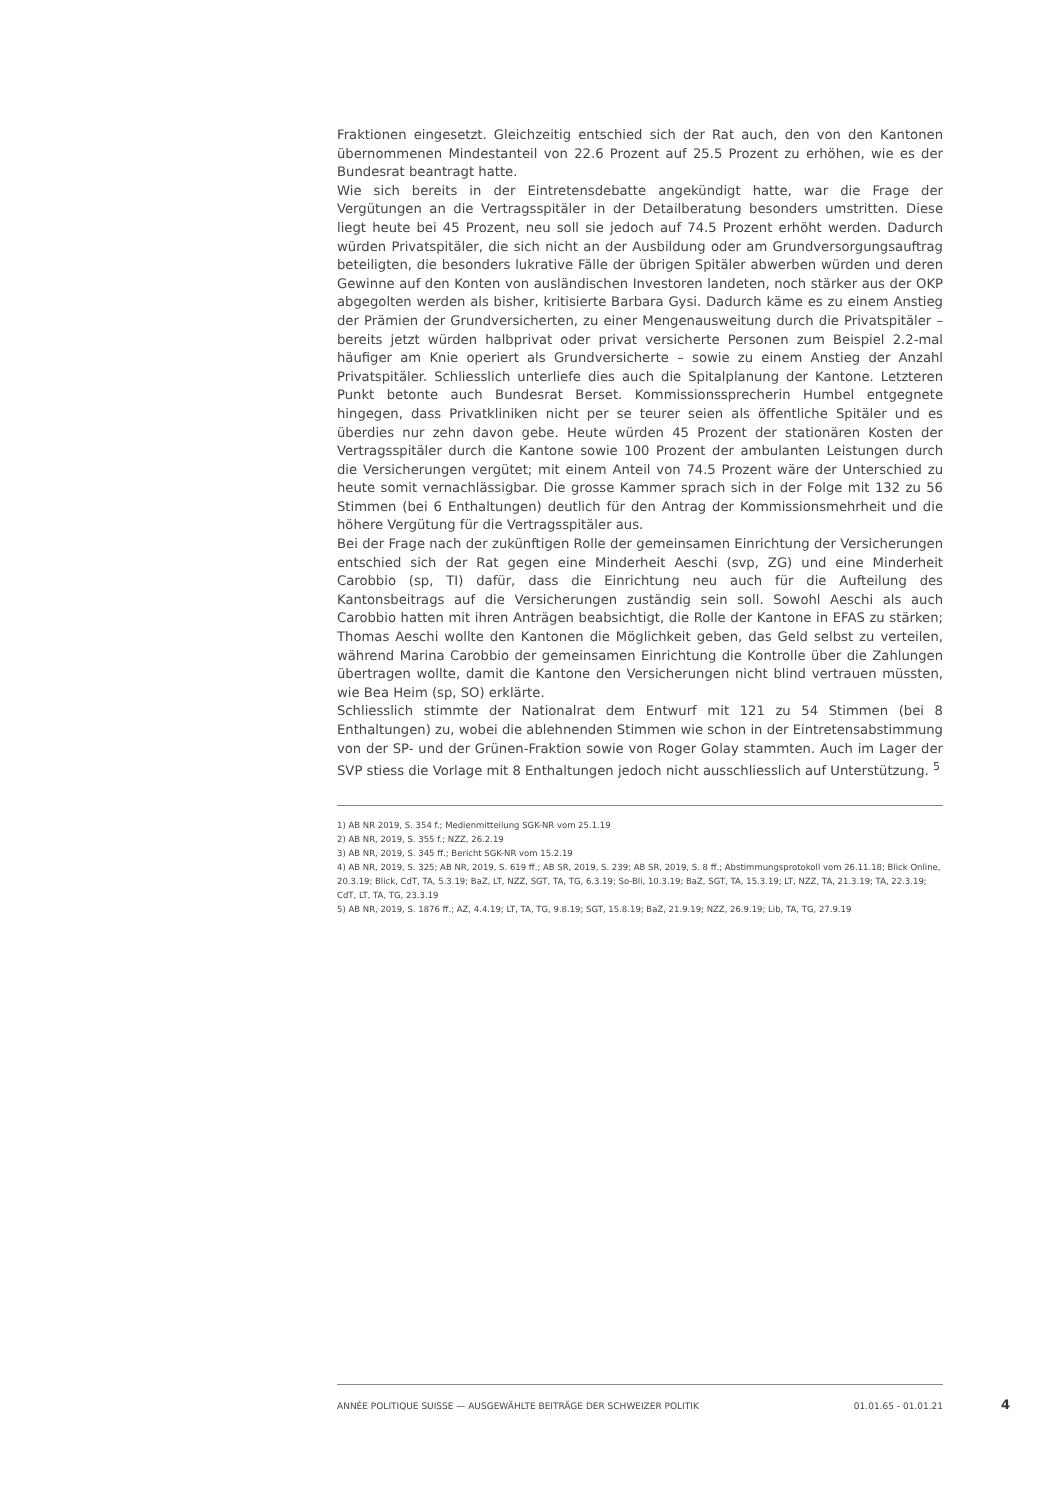Fraktionen eingesetzt. Gleichzeitig entschied sich der Rat auch, den von den Kantonen übernommenen Mindestanteil von 22.6 Prozent auf 25.5 Prozent zu erhöhen, wie es der Bundesrat beantragt hatte.
Wie sich bereits in der Eintretensdebatte angekündigt hatte, war die Frage der Vergütungen an die Vertragsspitäler in der Detailberatung besonders umstritten. Diese liegt heute bei 45 Prozent, neu soll sie jedoch auf 74.5 Prozent erhöht werden. Dadurch würden Privatspitäler, die sich nicht an der Ausbildung oder am Grundversorgungsauftrag beteiligten, die besonders lukrative Fälle der übrigen Spitäler abwerben würden und deren Gewinne auf den Konten von ausländischen Investoren landeten, noch stärker aus der OKP abgegolten werden als bisher, kritisierte Barbara Gysi. Dadurch käme es zu einem Anstieg der Prämien der Grundversicherten, zu einer Mengenausweitung durch die Privatspitäler – bereits jetzt würden halbprivat oder privat versicherte Personen zum Beispiel 2.2-mal häufiger am Knie operiert als Grundversicherte – sowie zu einem Anstieg der Anzahl Privatspitäler. Schliesslich unterliefe dies auch die Spitalplanung der Kantone. Letzteren Punkt betonte auch Bundesrat Berset. Kommissionssprecherin Humbel entgegnete hingegen, dass Privatkliniken nicht per se teurer seien als öffentliche Spitäler und es überdies nur zehn davon gebe. Heute würden 45 Prozent der stationären Kosten der Vertragsspitäler durch die Kantone sowie 100 Prozent der ambulanten Leistungen durch die Versicherungen vergütet; mit einem Anteil von 74.5 Prozent wäre der Unterschied zu heute somit vernachlässigbar. Die grosse Kammer sprach sich in der Folge mit 132 zu 56 Stimmen (bei 6 Enthaltungen) deutlich für den Antrag der Kommissionsmehrheit und die höhere Vergütung für die Vertragsspitäler aus.
Bei der Frage nach der zukünftigen Rolle der gemeinsamen Einrichtung der Versicherungen entschied sich der Rat gegen eine Minderheit Aeschi (svp, ZG) und eine Minderheit Carobbio (sp, TI) dafür, dass die Einrichtung neu auch für die Aufteilung des Kantonsbeitrags auf die Versicherungen zuständig sein soll. Sowohl Aeschi als auch Carobbio hatten mit ihren Anträgen beabsichtigt, die Rolle der Kantone in EFAS zu stärken; Thomas Aeschi wollte den Kantonen die Möglichkeit geben, das Geld selbst zu verteilen, während Marina Carobbio der gemeinsamen Einrichtung die Kontrolle über die Zahlungen übertragen wollte, damit die Kantone den Versicherungen nicht blind vertrauen müssten, wie Bea Heim (sp, SO) erklärte.
Schliesslich stimmte der Nationalrat dem Entwurf mit 121 zu 54 Stimmen (bei 8 Enthaltungen) zu, wobei die ablehnenden Stimmen wie schon in der Eintretensabstimmung von der SP- und der Grünen-Fraktion sowie von Roger Golay stammten. Auch im Lager der SVP stiess die Vorlage mit 8 Enthaltungen jedoch nicht ausschliesslich auf Unterstützung. <sup>5</sup>
1) AB NR 2019, S. 354 f.; Medienmitteilung SGK-NR vom 25.1.19
2) AB NR, 2019, S. 355 f.; NZZ, 26.2.19
3) AB NR, 2019, S. 345 ff.; Bericht SGK-NR vom 15.2.19
4) AB NR, 2019, S. 325; AB NR, 2019, S. 619 ff.; AB SR, 2019, S. 239; AB SR, 2019, S. 8 ff.; Abstimmungsprotokoll vom 26.11.18; Blick Online, 20.3.19; Blick, CdT, TA, 5.3.19; BaZ, LT, NZZ, SGT, TA, TG, 6.3.19; So-Bli, 10.3.19; BaZ, SGT, TA, 15.3.19; LT, NZZ, TA, 21.3.19; TA, 22.3.19; CdT, LT, TA, TG, 23.3.19
5) AB NR, 2019, S. 1876 ff.; AZ, 4.4.19; LT, TA, TG, 9.8.19; SGT, 15.8.19; BaZ, 21.9.19; NZZ, 26.9.19; Lib, TA, TG, 27.9.19
ANNÉE POLITIQUE SUISSE — AUSGEWÄHLTE BEITRÄGE DER SCHWEIZER POLITIK 01.01.65 - 01.01.21
4